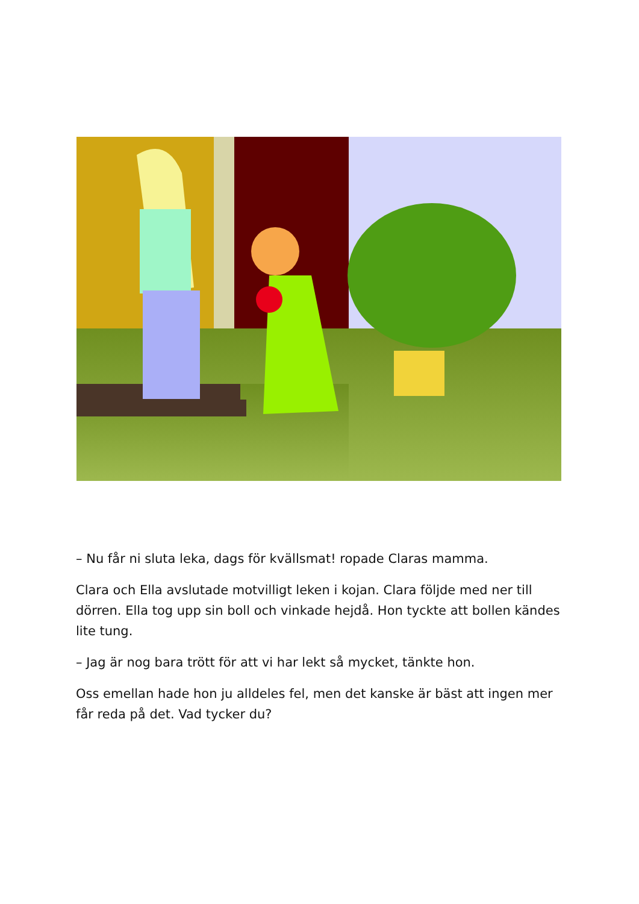– Nu får ni sluta leka, dags för kvällsmat! ropade Claras mamma.
Clara och Ella avslutade motvilligt leken i kojan. Clara följde med ner till dörren. Ella tog upp sin boll och vinkade hejdå. Hon tyckte att bollen kändes lite tung.
– Jag är nog bara trött för att vi har lekt så mycket, tänkte hon.
Oss emellan hade hon ju alldeles fel, men det kanske är bäst att ingen mer får reda på det. Vad tycker du?